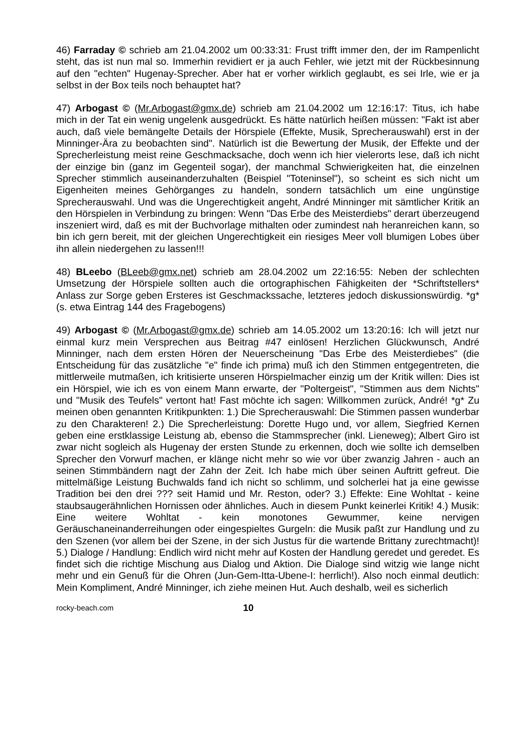46) Farraday © schrieb am 21.04.2002 um 00:33:31: Frust trifft immer den, der im Rampenlicht steht, das ist nun mal so. Immerhin revidiert er ja auch Fehler, wie jetzt mit der Rückbesinnung auf den "echten" Hugenay-Sprecher. Aber hat er vorher wirklich geglaubt, es sei Irle, wie er ja selbst in der Box teils noch behauptet hat?
47) Arbogast © (Mr.Arbogast@gmx.de) schrieb am 21.04.2002 um 12:16:17: Titus, ich habe mich in der Tat ein wenig ungelenk ausgedrückt. Es hätte natürlich heißen müssen: "Fakt ist aber auch, daß viele bemängelte Details der Hörspiele (Effekte, Musik, Sprecherauswahl) erst in der Minninger-Ära zu beobachten sind". Natürlich ist die Bewertung der Musik, der Effekte und der Sprecherleistung meist reine Geschmacksache, doch wenn ich hier vielerorts lese, daß ich nicht der einzige bin (ganz im Gegenteil sogar), der manchmal Schwierigkeiten hat, die einzelnen Sprecher stimmlich auseinanderzuhalten (Beispiel "Toteninsel"), so scheint es sich nicht um Eigenheiten meines Gehörganges zu handeln, sondern tatsächlich um eine ungünstige Sprecherauswahl. Und was die Ungerechtigkeit angeht, André Minninger mit sämtlicher Kritik an den Hörspielen in Verbindung zu bringen: Wenn "Das Erbe des Meisterdiebs" derart überzeugend inszeniert wird, daß es mit der Buchvorlage mithalten oder zumindest nah heranreichen kann, so bin ich gern bereit, mit der gleichen Ungerechtigkeit ein riesiges Meer voll blumigen Lobes über ihn allein niedergehen zu lassen!!!
48) BLeebo (BLeeb@gmx.net) schrieb am 28.04.2002 um 22:16:55: Neben der schlechten Umsetzung der Hörspiele sollten auch die ortographischen Fähigkeiten der *Schriftstellers* Anlass zur Sorge geben Ersteres ist Geschmackssache, letzteres jedoch diskussionswürdig. *g* (s. etwa Eintrag 144 des Fragebogens)
49) Arbogast © (Mr.Arbogast@gmx.de) schrieb am 14.05.2002 um 13:20:16: Ich will jetzt nur einmal kurz mein Versprechen aus Beitrag #47 einlösen! Herzlichen Glückwunsch, André Minninger, nach dem ersten Hören der Neuerscheinung "Das Erbe des Meisterdiebes" (die Entscheidung für das zusätzliche "e" finde ich prima) muß ich den Stimmen entgegentreten, die mittlerweile mutmaßen, ich kritisierte unseren Hörspielmacher einzig um der Kritik willen: Dies ist ein Hörspiel, wie ich es von einem Mann erwarte, der "Poltergeist", "Stimmen aus dem Nichts" und "Musik des Teufels" vertont hat! Fast möchte ich sagen: Willkommen zurück, André! *g* Zu meinen oben genannten Kritikpunkten: 1.) Die Sprecherauswahl: Die Stimmen passen wunderbar zu den Charakteren! 2.) Die Sprecherleistung: Dorette Hugo und, vor allem, Siegfried Kernen geben eine erstklassige Leistung ab, ebenso die Stammsprecher (inkl. Lieneweg); Albert Giro ist zwar nicht sogleich als Hugenay der ersten Stunde zu erkennen, doch wie sollte ich demselben Sprecher den Vorwurf machen, er klänge nicht mehr so wie vor über zwanzig Jahren - auch an seinen Stimmbändern nagt der Zahn der Zeit. Ich habe mich über seinen Auftritt gefreut. Die mittelmäßige Leistung Buchwalds fand ich nicht so schlimm, und solcherlei hat ja eine gewisse Tradition bei den drei ??? seit Hamid und Mr. Reston, oder? 3.) Effekte: Eine Wohltat - keine staubsaugerähnlichen Hornissen oder ähnliches. Auch in diesem Punkt keinerlei Kritik! 4.) Musik: Eine weitere Wohltat - kein monotones Gewummer, keine nervigen Geräuschaneinanderreihungen oder eingespieltes Gurgeln: die Musik paßt zur Handlung und zu den Szenen (vor allem bei der Szene, in der sich Justus für die wartende Brittany zurechtmacht)! 5.) Dialoge / Handlung: Endlich wird nicht mehr auf Kosten der Handlung geredet und geredet. Es findet sich die richtige Mischung aus Dialog und Aktion. Die Dialoge sind witzig wie lange nicht mehr und ein Genuß für die Ohren (Jun-Gem-Itta-Ubene-I: herrlich!). Also noch einmal deutlich: Mein Kompliment, André Minninger, ich ziehe meinen Hut. Auch deshalb, weil es sicherlich
rocky-beach.com 10